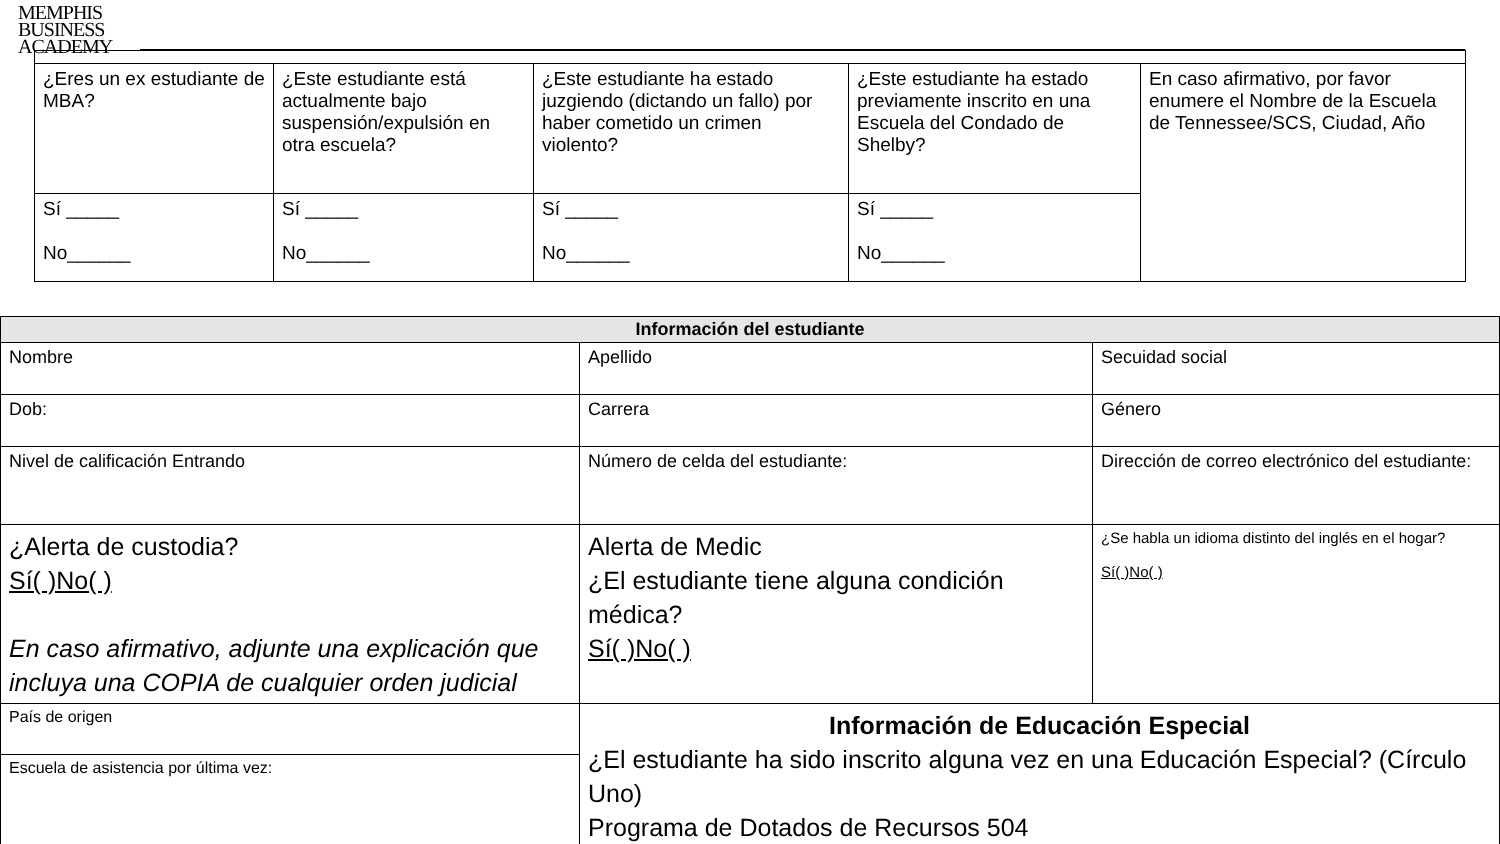MEMPHIS
BUSINESS
ACADEMY
| ¿Eres un ex estudiante de MBA? | ¿Este estudiante está actualmente bajo suspensión/expulsión en otra escuela? | ¿Este estudiante ha estado juzgiendo (dictando un fallo) por haber cometido un crimen violento? | ¿Este estudiante ha estado previamente inscrito en una Escuela del Condado de Shelby? | En caso afirmativo, por favor enumere el Nombre de la Escuela de Tennessee/SCS, Ciudad, Año |
| Sí _____ No______ | Sí _____ No______ | Sí _____ No______ | Sí _____ No______ | |
| Información del estudiante | | |
| --- | --- | --- |
| Nombre | Apellido | Secuidad social |
| Dob: | Carrera | Género |
| Nivel de calificación Entrando | Número de celda del estudiante: | Dirección de correo electrónico del estudiante: |
| ¿Alerta de custodia? Sí( )No( ) En caso afirmativo, adjunte una explicación que incluya una COPIA de cualquier orden judicial | Alerta de Medic ¿El estudiante tiene alguna condición médica? Sí( )No( ) | ¿Se habla un idioma distinto del inglés en el hogar? Sí( )No( ) |
| País de origen | Información de Educación Especial ¿El estudiante ha sido inscrito alguna vez en una Educación Especial? (Círculo Uno) Programa de Dotados de Recursos 504 | |
| Escuela de asistencia por última vez: | | |